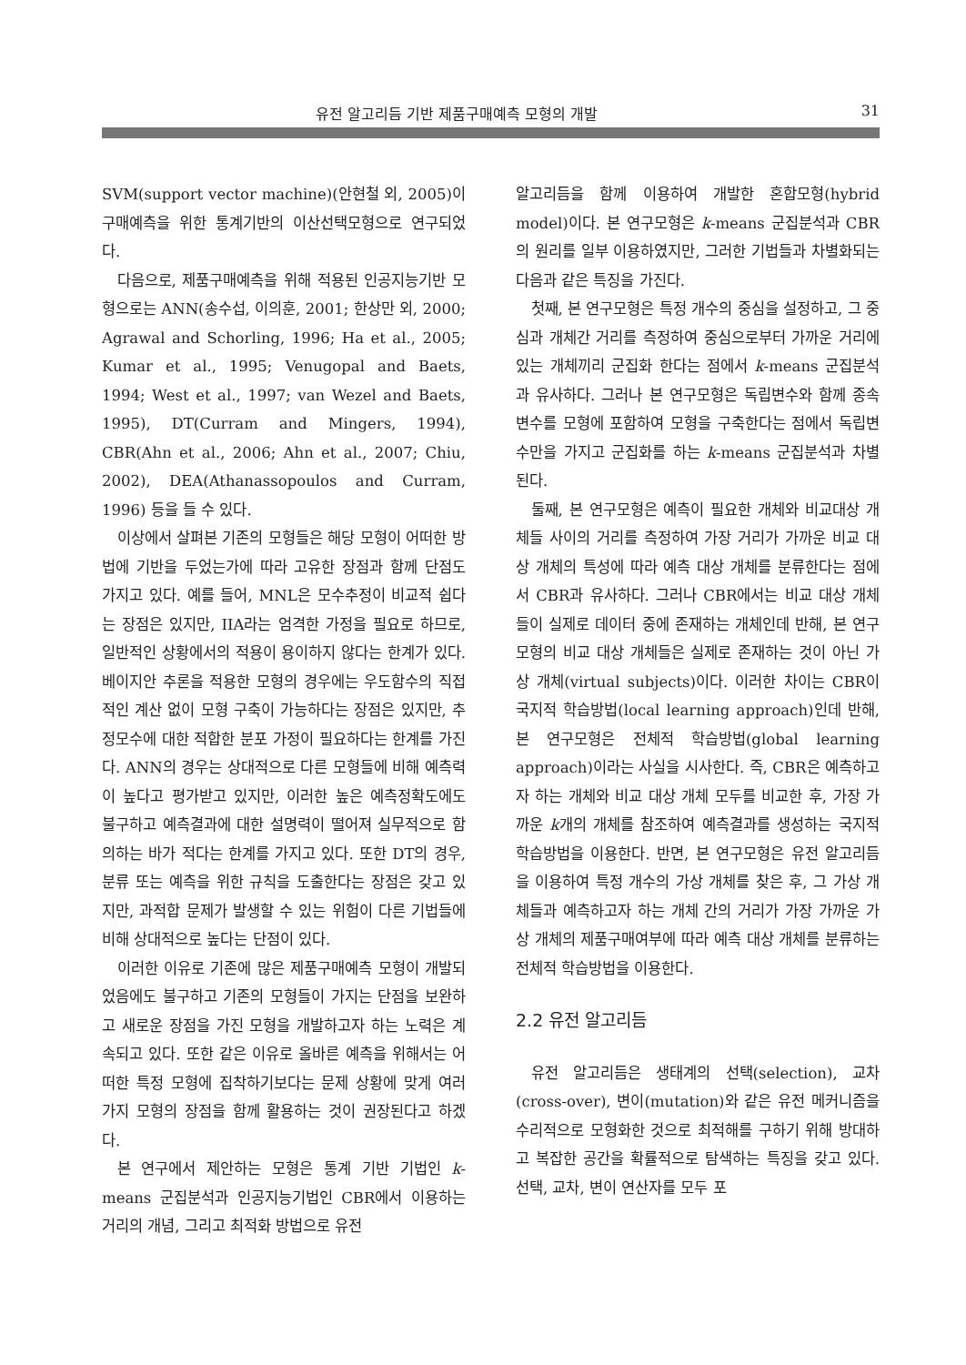유전 알고리듬 기반 제품구매예측 모형의 개발 31
SVM(support vector machine)(안현철 외, 2005)이 구매예측을 위한 통계기반의 이산선택모형으로 연구되었다.
다음으로, 제품구매예측을 위해 적용된 인공지능기반 모형으로는 ANN(송수섭, 이의훈, 2001; 한상만 외, 2000; Agrawal and Schorling, 1996; Ha et al., 2005; Kumar et al., 1995; Venugopal and Baets, 1994; West et al., 1997; van Wezel and Baets, 1995), DT(Curram and Mingers, 1994), CBR(Ahn et al., 2006; Ahn et al., 2007; Chiu, 2002), DEA(Athanassopoulos and Curram, 1996) 등을 들 수 있다.
이상에서 살펴본 기존의 모형들은 해당 모형이 어떠한 방법에 기반을 두었는가에 따라 고유한 장점과 함께 단점도 가지고 있다. 예를 들어, MNL은 모수추정이 비교적 쉽다는 장점은 있지만, IIA라는 엄격한 가정을 필요로 하므로, 일반적인 상황에서의 적용이 용이하지 않다는 한계가 있다. 베이지안 추론을 적용한 모형의 경우에는 우도함수의 직접적인 계산 없이 모형 구축이 가능하다는 장점은 있지만, 추정모수에 대한 적합한 분포 가정이 필요하다는 한계를 가진다. ANN의 경우는 상대적으로 다른 모형들에 비해 예측력이 높다고 평가받고 있지만, 이러한 높은 예측정확도에도 불구하고 예측결과에 대한 설명력이 떨어져 실무적으로 함의하는 바가 적다는 한계를 가지고 있다. 또한 DT의 경우, 분류 또는 예측을 위한 규칙을 도출한다는 장점은 갖고 있지만, 과적합 문제가 발생할 수 있는 위험이 다른 기법들에 비해 상대적으로 높다는 단점이 있다.
이러한 이유로 기존에 많은 제품구매예측 모형이 개발되었음에도 불구하고 기존의 모형들이 가지는 단점을 보완하고 새로운 장점을 가진 모형을 개발하고자 하는 노력은 계속되고 있다. 또한 같은 이유로 올바른 예측을 위해서는 어떠한 특정 모형에 집착하기보다는 문제 상황에 맞게 여러 가지 모형의 장점을 함께 활용하는 것이 권장된다고 하겠다.
본 연구에서 제안하는 모형은 통계 기반 기법인 k-means 군집분석과 인공지능기법인 CBR에서 이용하는 거리의 개념, 그리고 최적화 방법으로 유전
알고리듬을 함께 이용하여 개발한 혼합모형(hybrid model)이다. 본 연구모형은 k-means 군집분석과 CBR의 원리를 일부 이용하였지만, 그러한 기법들과 차별화되는 다음과 같은 특징을 가진다.
첫째, 본 연구모형은 특정 개수의 중심을 설정하고, 그 중심과 개체간 거리를 측정하여 중심으로부터 가까운 거리에 있는 개체끼리 군집화 한다는 점에서 k-means 군집분석과 유사하다. 그러나 본 연구모형은 독립변수와 함께 종속변수를 모형에 포함하여 모형을 구축한다는 점에서 독립변수만을 가지고 군집화를 하는 k-means 군집분석과 차별된다.
둘째, 본 연구모형은 예측이 필요한 개체와 비교대상 개체들 사이의 거리를 측정하여 가장 거리가 가까운 비교 대상 개체의 특성에 따라 예측 대상 개체를 분류한다는 점에서 CBR과 유사하다. 그러나 CBR에서는 비교 대상 개체들이 실제로 데이터 중에 존재하는 개체인데 반해, 본 연구모형의 비교 대상 개체들은 실제로 존재하는 것이 아닌 가상 개체(virtual subjects)이다. 이러한 차이는 CBR이 국지적 학습방법(local learning approach)인데 반해, 본 연구모형은 전체적 학습방법(global learning approach)이라는 사실을 시사한다. 즉, CBR은 예측하고자 하는 개체와 비교 대상 개체 모두를 비교한 후, 가장 가까운 k개의 개체를 참조하여 예측결과를 생성하는 국지적 학습방법을 이용한다. 반면, 본 연구모형은 유전 알고리듬을 이용하여 특정 개수의 가상 개체를 찾은 후, 그 가상 개체들과 예측하고자 하는 개체 간의 거리가 가장 가까운 가상 개체의 제품구매여부에 따라 예측 대상 개체를 분류하는 전체적 학습방법을 이용한다.
2.2 유전 알고리듬
유전 알고리듬은 생태계의 선택(selection), 교차(cross-over), 변이(mutation)와 같은 유전 메커니즘을 수리적으로 모형화한 것으로 최적해를 구하기 위해 방대하고 복잡한 공간을 확률적으로 탐색하는 특징을 갖고 있다. 선택, 교차, 변이 연산자를 모두 포